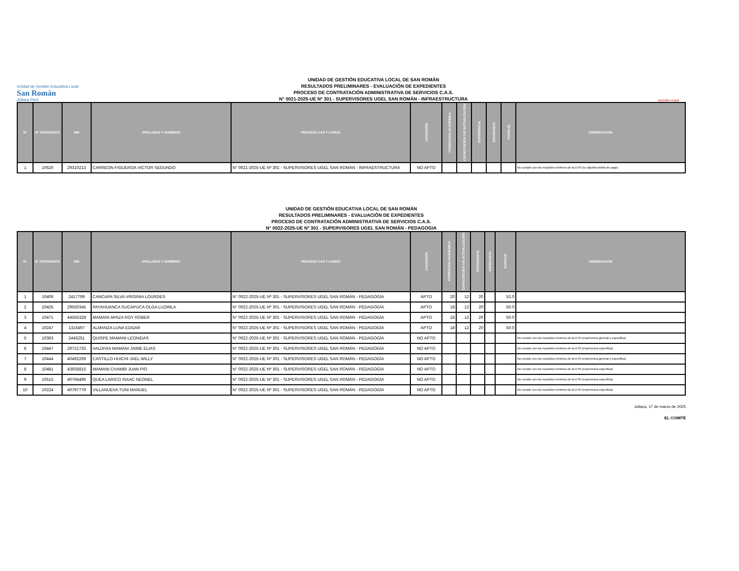Unidad de Gestión Educativa Local
San Román
Juliaca Perú
UNIDAD DE GESTIÓN EDUCATIVA LOCAL DE SAN ROMÁN
RESULTADOS PRELIMINARES - EVALUACIÓN DE EXPEDIENTES
PROCESO DE CONTRATACIÓN ADMINISTRATIVA DE SERVICIOS C.A.S.
N° 0021-2025-UE Nº 301 - SUPERVISORES UGEL SAN ROMÁN - INFRAESTRUCTURA
REGIÓN PUNO
| N° | N° EXPEDIENTE | DNI | APELLIDOS Y NOMBRES | PROCESO CAS Y CARGO | CONDICIÓN | FORMACIÓN ACADÉMICA | CAPACITACIÓN Y/O ACTUALIZACIÓN | EXPERIENCIA | ENTREVISTA | PUNTAJE | OBSERVACIÓN |
| --- | --- | --- | --- | --- | --- | --- | --- | --- | --- | --- | --- |
| 1 | 10520 | 29310213 | CARREON FIGUEROA VICTOR SEGUNDO | N° 0021-2025-UE Nº 301 - SUPERVISORES UGEL SAN ROMÁN - INFRAESTRUCTURA | NO APTO | | | | | | No cumple con los requisitos minimos de la DTR (no adjunta boleta de pago) |
UNIDAD DE GESTIÓN EDUCATIVA LOCAL DE SAN ROMÁN
RESULTADOS PRELIMINARES - EVALUACIÓN DE EXPEDIENTES
PROCESO DE CONTRATACIÓN ADMINISTRATIVA DE SERVICIOS C.A.S.
N° 0022-2025-UE Nº 301 - SUPERVISORES UGEL SAN ROMÁN - PEDAGOGIA
| N° | N° EXPEDIENTE | DNI | APELLIDOS Y NOMBRES | PROCESO CAS Y CARGO | CONDICIÓN | FORMACIÓN ACADÉMICA | CAPACITACIÓN Y/O ACTUALIZACIÓN | EXPERIENCIA | ENTREVISTA | PUNTAJE | OBSERVACIÓN |
| --- | --- | --- | --- | --- | --- | --- | --- | --- | --- | --- | --- |
| 1 | 10406 | 2417799 | CANCAPA SILVA VIRGINIA LOURDES | N° 0022-2025-UE Nº 301 - SUPERVISORES UGEL SAN ROMÁN - PEDAGOGÍA | APTO | 20 | 12 | 20 | | 52.0 | |
| 2 | 10425 | 29550345 | PAYAHUANCA SUCAPUCA OLGA LUZMILA | N° 0022-2025-UE Nº 301 - SUPERVISORES UGEL SAN ROMÁN - PEDAGOGÍA | APTO | 18 | 12 | 20 | | 50.0 | |
| 3 | 10471 | 44555328 | MAMANI APAZA ROY ROBER | N° 0022-2025-UE Nº 301 - SUPERVISORES UGEL SAN ROMÁN - PEDAGOGÍA | APTO | 18 | 12 | 20 | | 50.0 | |
| 4 | 10247 | 1315497 | ALMANZA LUNA EDGAR | N° 0022-2025-UE Nº 301 - SUPERVISORES UGEL SAN ROMÁN - PEDAGOGÍA | APTO | 18 | 12 | 20 | | 50.0 | |
| 5 | 10363 | 2445251 | QUISPE MAMANI LEONIDAS | N° 0022-2025-UE Nº 301 - SUPERVISORES UGEL SAN ROMÁN - PEDAGOGÍA | NO APTO | | | | | | No cumple con los requisitos minimos de la DTR (experiencia general y especifica) |
| 6 | 10447 | 29721725 | VALDIVIA MAMANI JAIME ELIAS | N° 0022-2025-UE Nº 301 - SUPERVISORES UGEL SAN ROMÁN - PEDAGOGÍA | NO APTO | | | | | | No cumple con los requisitos minimos de la DTR (experiencia especifica) |
| 7 | 10444 | 40492269 | CASTILLO HUICHI JAEL WILLY | N° 0022-2025-UE Nº 301 - SUPERVISORES UGEL SAN ROMÁN - PEDAGOGÍA | NO APTO | | | | | | No cumple con los requisitos minimos de la DTR (experiencia general y especifica) |
| 8 | 10481 | 43935815 | MAMANI CHAMBI JUAN PIO | N° 0022-2025-UE Nº 301 - SUPERVISORES UGEL SAN ROMÁN - PEDAGOGÍA | NO APTO | | | | | | No cumple con los requisitos minimos de la DTR (experiencia especifica) |
| 9 | 10515 | 40794496 | QUEA LARICO ISAAC NEONEL | N° 0022-2025-UE Nº 301 - SUPERVISORES UGEL SAN ROMÁN - PEDAGOGÍA | NO APTO | | | | | | No cumple con los requisitos minimos de la DTR (experiencia especifica) |
| 10 | 10224 | 40797779 | VILLANUEVA TUNI MANUEL | N° 0022-2025-UE Nº 301 - SUPERVISORES UGEL SAN ROMÁN - PEDAGOGÍA | NO APTO | | | | | | No cumple con los requisitos minimos de la DTR (experiencia especifica) |
Juliaca, 17 de marzo de 2025
EL COMITÉ